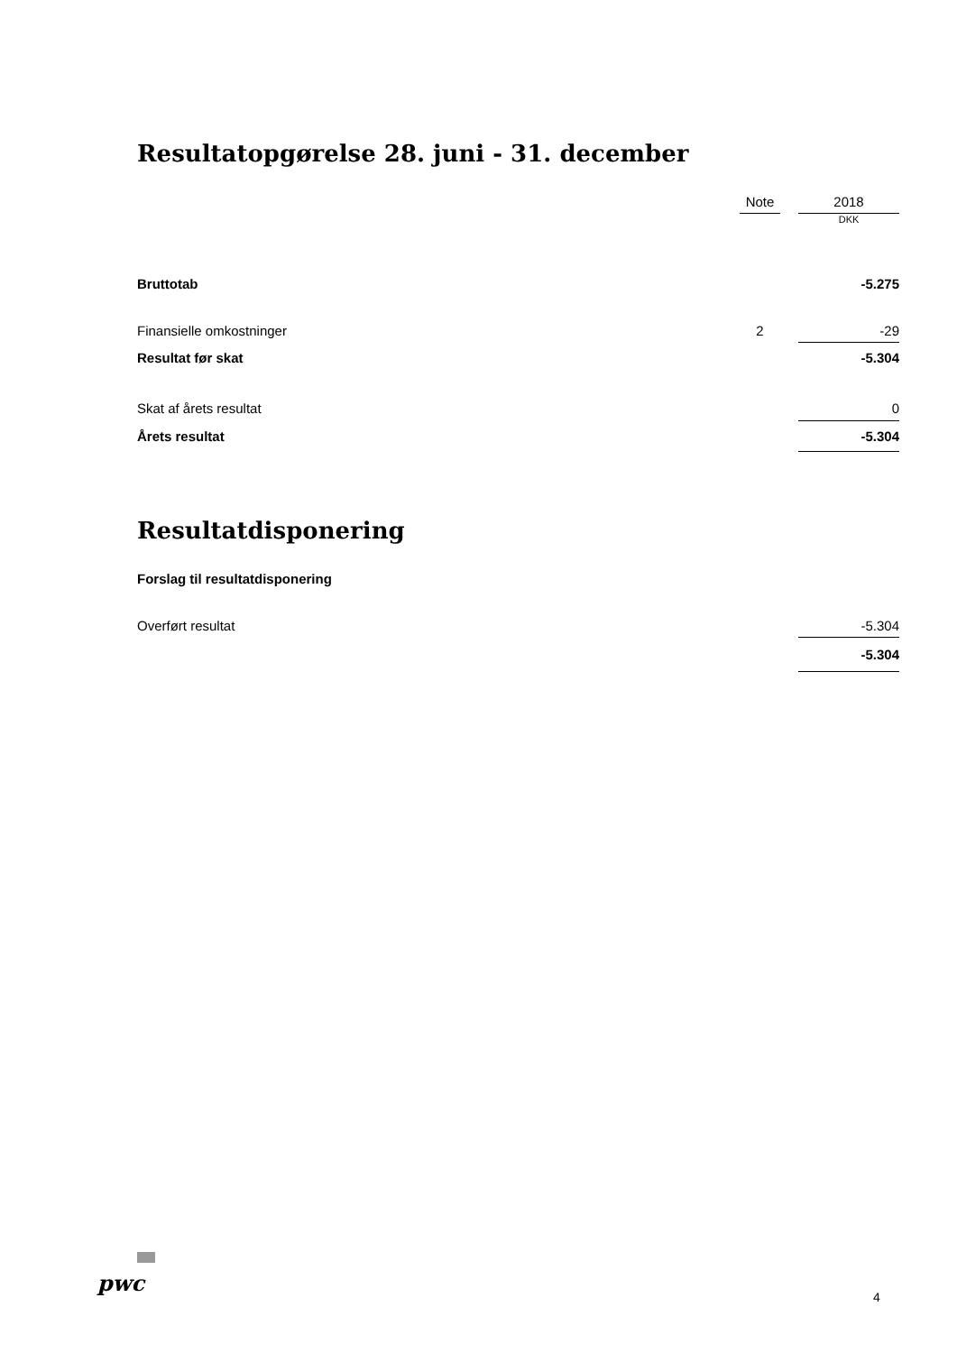Resultatopgørelse 28. juni - 31. december
| | Note | | 2018 |
| | | | DKK |
| Bruttotab | | | -5.275 |
| Finansielle omkostninger | 2 | | -29 |
| Resultat før skat | | | -5.304 |
| Skat af årets resultat | | | 0 |
| Årets resultat | | | -5.304 |
Resultatdisponering
| Forslag til resultatdisponering | |
| Overført resultat | -5.304 |
| | -5.304 |
pwc
4